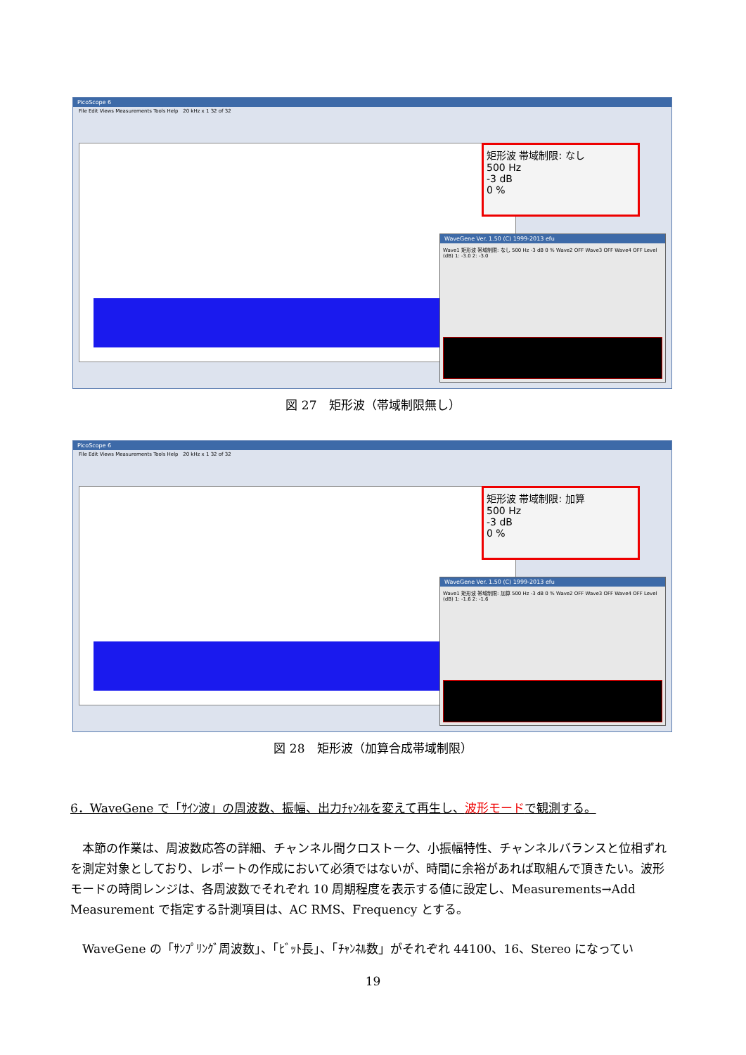PicoScope 6
File Edit Views Measurements Tools Help 20 kHz x 1 32 of 32
矩形波 帯域制限: なし
500 Hz
-3 dB
0 %
WaveGene Ver. 1.50 (C) 1999-2013 efu
Wave1 矩形波 帯域制限: なし 500 Hz -3 dB 0 % Wave2 OFF Wave3 OFF Wave4 OFF Level (dB) 1: -3.0 2: -3.0
図 27　矩形波（帯域制限無し）
PicoScope 6
File Edit Views Measurements Tools Help 20 kHz x 1 32 of 32
矩形波 帯域制限: 加算
500 Hz
-3 dB
0 %
WaveGene Ver. 1.50 (C) 1999-2013 efu
Wave1 矩形波 帯域制限: 加算 500 Hz -3 dB 0 % Wave2 OFF Wave3 OFF Wave4 OFF Level (dB) 1: -1.6 2: -1.6
図 28　矩形波（加算合成帯域制限）
6．WaveGene で「ｻｲﾝ波」の周波数、振幅、出力ﾁｬﾝﾈﾙを変えて再生し、波形モードで観測する。
　本節の作業は、周波数応答の詳細、チャンネル間クロストーク、小振幅特性、チャンネルバランスと位相ずれを測定対象としており、レポートの作成において必須ではないが、時間に余裕があれば取組んで頂きたい。波形モードの時間レンジは、各周波数でそれぞれ 10 周期程度を表示する値に設定し、Measurements→Add Measurement で指定する計測項目は、AC RMS、Frequency とする。
　WaveGene の「ｻﾝﾌﾟﾘﾝｸﾞ周波数」、「ﾋﾞｯﾄ長」、「ﾁｬﾝﾈﾙ数」がそれぞれ 44100、16、Stereo になってい
19